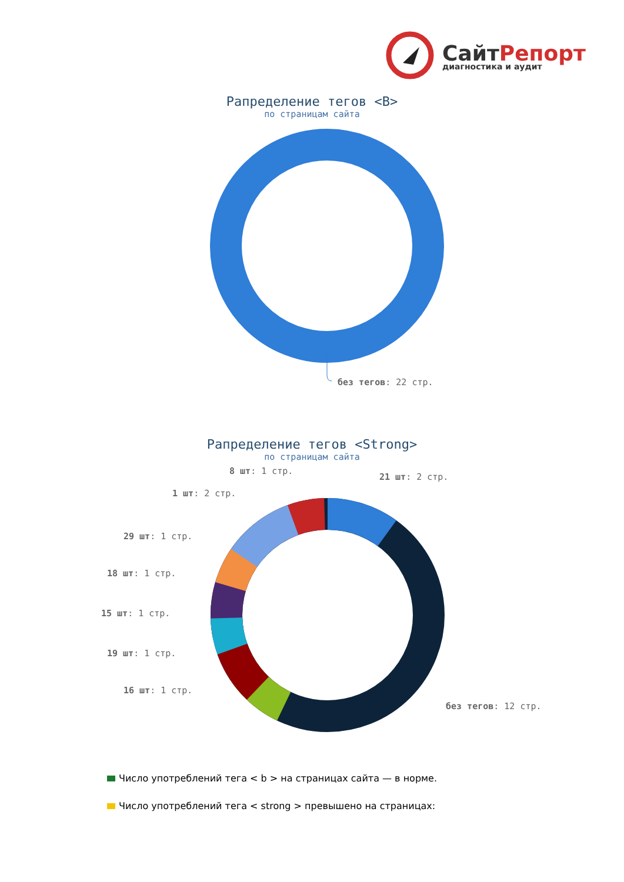СайтРепорт
диагностика и аудит
Рапределение тегов <B>
по страницам сайта
без тегов: 22 стр.
Рапределение тегов <Strong>
по страницам сайта
8 шт: 1 стр.
21 шт: 2 стр.
1 шт: 2 стр.
29 шт: 1 стр.
18 шт: 1 стр.
15 шт: 1 стр.
19 шт: 1 стр.
16 шт: 1 стр.
без тегов: 12 стр.
Число употреблений тега < b > на страницах сайта — в норме.
Число употреблений тега < strong > превышено на страницах: